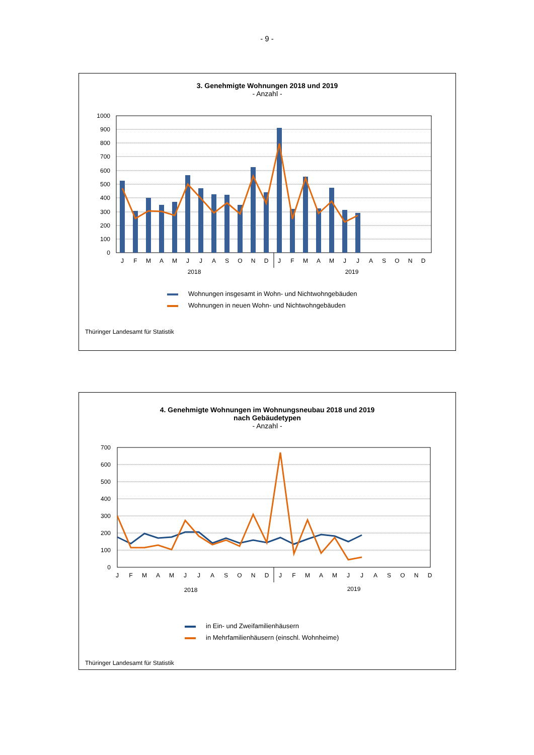- 9 -
3. Genehmigte Wohnungen 2018 und 2019
- Anzahl -
1000
900
800
700
600
500
400
300
200
100
0
J
F
M
A
M
J
J
A
S
O
N
D
J
F
M
A
M
J
J
A
S
O
N
D
2018
2019
Wohnungen insgesamt in Wohn- und Nichtwohngebäuden
Wohnungen in neuen Wohn- und Nichtwohngebäuden
Thüringer Landesamt für Statistik
4. Genehmigte Wohnungen im Wohnungsneubau 2018 und 2019
nach Gebäudetypen
- Anzahl -
700
600
500
400
300
200
100
0
J
F
M
A
M
J
J
A
S
O
N
D
J
F
M
A
M
J
J
A
S
O
N
D
2018
2019
in Ein- und Zweifamilienhäusern
in Mehrfamilienhäusern (einschl. Wohnheime)
Thüringer Landesamt für Statistik